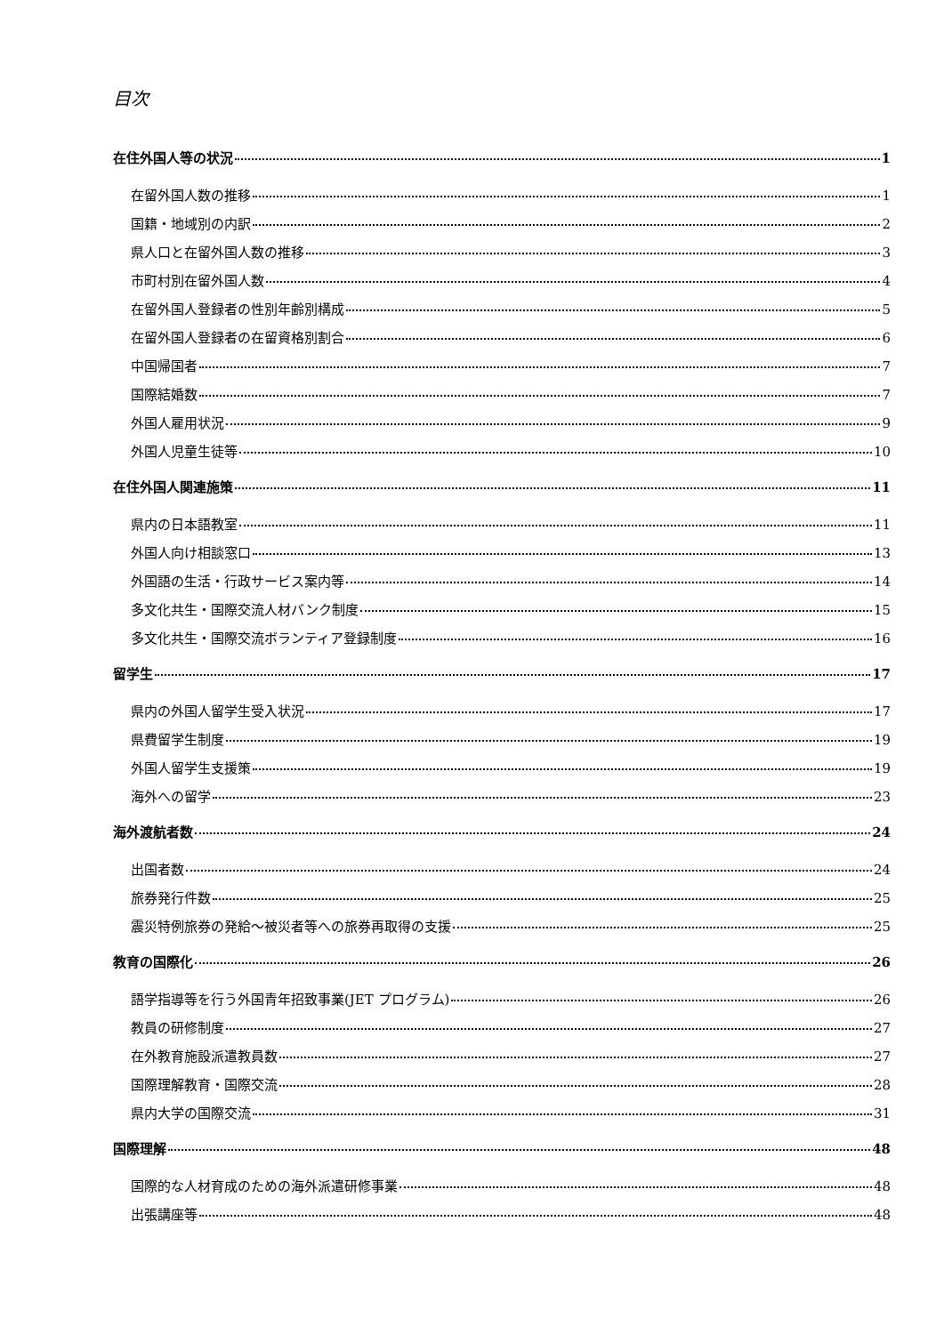目次
在住外国人等の状況 1
在留外国人数の推移 1
国籍・地域別の内訳 2
県人口と在留外国人数の推移 3
市町村別在留外国人数 4
在留外国人登録者の性別年齢別構成 5
在留外国人登録者の在留資格別割合 6
中国帰国者 7
国際結婚数 7
外国人雇用状況 9
外国人児童生徒等 10
在住外国人関連施策 11
県内の日本語教室 11
外国人向け相談窓口 13
外国語の生活・行政サービス案内等 14
多文化共生・国際交流人材バンク制度 15
多文化共生・国際交流ボランティア登録制度 16
留学生 17
県内の外国人留学生受入状況 17
県費留学生制度 19
外国人留学生支援策 19
海外への留学 23
海外渡航者数 24
出国者数 24
旅券発行件数 25
震災特例旅券の発給～被災者等への旅券再取得の支援 25
教育の国際化 26
語学指導等を行う外国青年招致事業(JET プログラム) 26
教員の研修制度 27
在外教育施設派遣教員数 27
国際理解教育・国際交流 28
県内大学の国際交流 31
国際理解 48
国際的な人材育成のための海外派遣研修事業 48
出張講座等 48